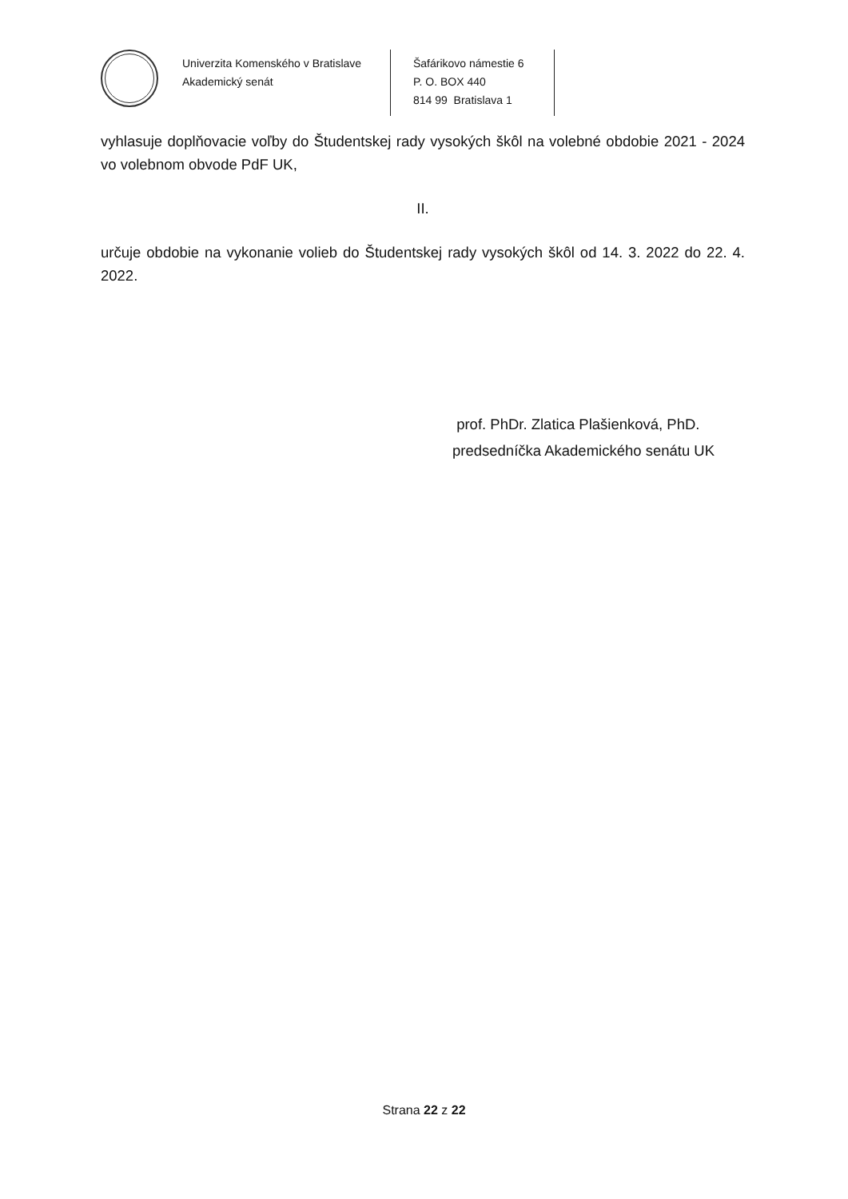Univerzita Komenského v Bratislave
Akademický senát
Šafárikovo námestie 6
P. O. BOX 440
814 99 Bratislava 1
vyhlasuje doplňovacie voľby do Študentskej rady vysokých škôl na volebné obdobie 2021 - 2024 vo volebnom obvode PdF UK,
II.
určuje obdobie na vykonanie volieb do Študentskej rady vysokých škôl od 14. 3. 2022 do 22. 4. 2022.
prof. PhDr. Zlatica Plašienková, PhD.
predsedníčka Akademického senátu UK
Strana 22 z 22